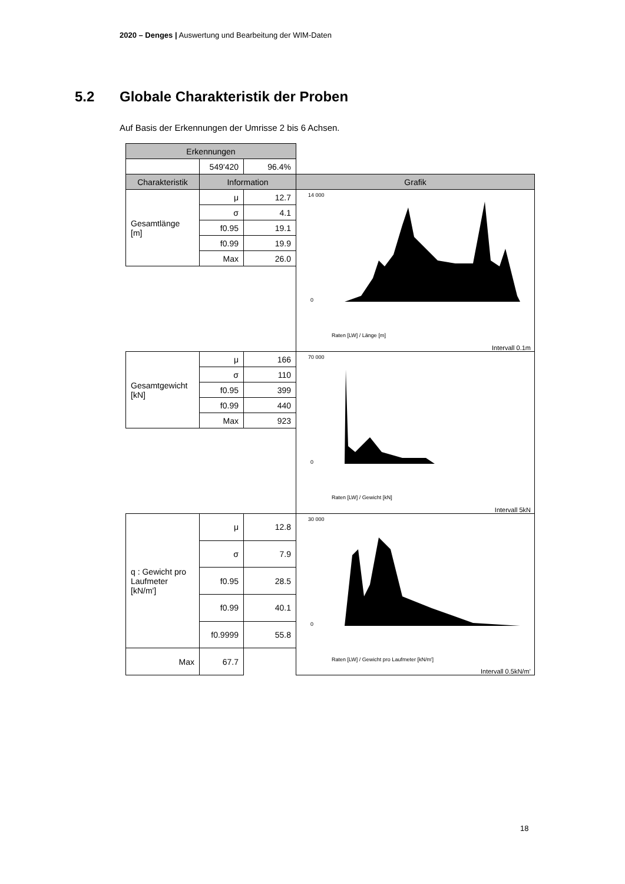2020 – Denges | Auswertung und Bearbeitung der WIM-Daten
5.2 Globale Charakteristik der Proben
Auf Basis der Erkennungen der Umrisse 2 bis 6 Achsen.
| Erkennungen | | | |
| | 549'420 | 96.4% | |
| Charakteristik | Information | | Grafik |
| Gesamtlänge [m] | μ | 12.7 | 14 000 0 Raten [LW] / Länge [m] Intervall 0.1m |
| | σ | 4.1 | |
| | f0.95 | 19.1 | |
| | f0.99 | 19.9 | |
| | Max | 26.0 | |
| Gesamtgewicht [kN] | μ | 166 | 70 000 0 Raten [LW] / Gewicht [kN] Intervall 5kN |
| | σ | 110 | |
| | f0.95 | 399 | |
| | f0.99 | 440 | |
| | Max | 923 | |
| q : Gewicht pro Laufmeter [kN/m'] | μ | 12.8 | 30 000 0 Raten [LW] / Gewicht pro Laufmeter [kN/m'] Intervall 0.5kN/m’ |
| | σ | 7.9 | |
| | f0.95 | 28.5 | |
| | f0.99 | 40.1 | |
| | f0.9999 | 55.8 | |
| Max | 67.7 | | |
18